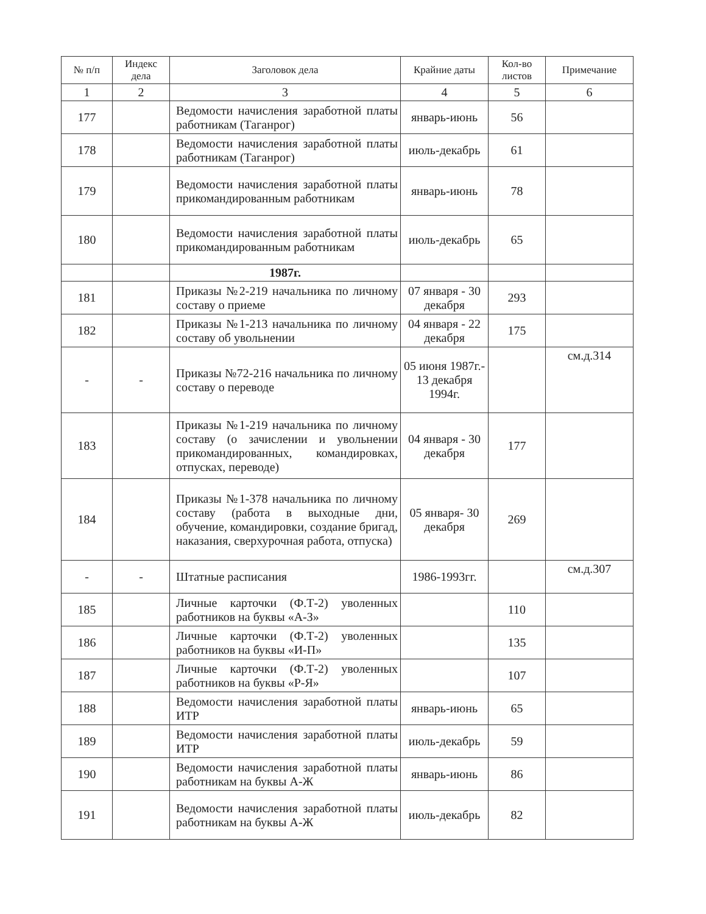| № п/п | Индекс дела | Заголовок дела | Крайние даты | Кол-во листов | Примечание |
| --- | --- | --- | --- | --- | --- |
| 1 | 2 | 3 | 4 | 5 | 6 |
| 177 | | Ведомости начисления заработной платы работникам (Таганрог) | январь-июнь | 56 | |
| 178 | | Ведомости начисления заработной платы работникам (Таганрог) | июль-декабрь | 61 | |
| 179 | | Ведомости начисления заработной платы прикомандированным работникам | январь-июнь | 78 | |
| 180 | | Ведомости начисления заработной платы прикомандированным работникам | июль-декабрь | 65 | |
| | | 1987г. | | | |
| 181 | | Приказы №2-219 начальника по личному составу о приеме | 07 января - 30 декабря | 293 | |
| 182 | | Приказы №1-213 начальника по личному составу об увольнении | 04 января - 22 декабря | 175 | |
| - | - | Приказы №72-216 начальника по личному составу о переводе | 05 июня 1987г.- 13 декабря 1994г. | | см.д.314 |
| 183 | | Приказы №1-219 начальника по личному составу (о зачислении и увольнении прикомандированных, командировках, отпусках, переводе) | 04 января - 30 декабря | 177 | |
| 184 | | Приказы №1-378 начальника по личному составу (работа в выходные дни, обучение, командировки, создание бригад, наказания, сверхурочная работа, отпуска) | 05 января- 30 декабря | 269 | |
| - | - | Штатные расписания | 1986-1993гг. | | см.д.307 |
| 185 | | Личные карточки (Ф.Т-2) уволенных работников на буквы «А-З» | | 110 | |
| 186 | | Личные карточки (Ф.Т-2) уволенных работников на буквы «И-П» | | 135 | |
| 187 | | Личные карточки (Ф.Т-2) уволенных работников на буквы «Р-Я» | | 107 | |
| 188 | | Ведомости начисления заработной платы ИТР | январь-июнь | 65 | |
| 189 | | Ведомости начисления заработной платы ИТР | июль-декабрь | 59 | |
| 190 | | Ведомости начисления заработной платы работникам на буквы А-Ж | январь-июнь | 86 | |
| 191 | | Ведомости начисления заработной платы работникам на буквы А-Ж | июль-декабрь | 82 | |